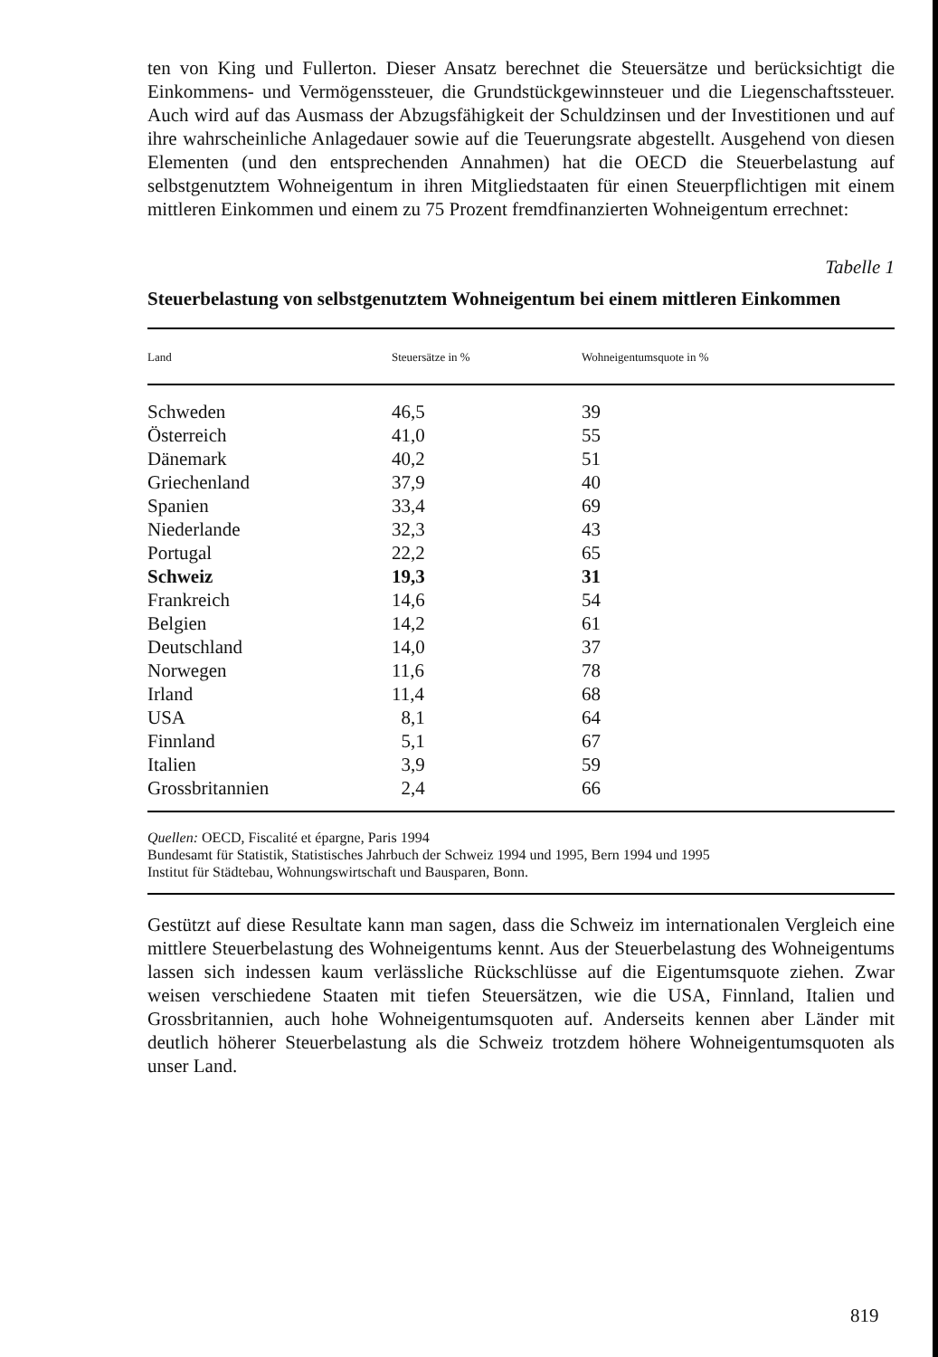ten von King und Fullerton. Dieser Ansatz berechnet die Steuersätze und berücksichtigt die Einkommens- und Vermögenssteuer, die Grundstückgewinnsteuer und die Liegenschaftssteuer. Auch wird auf das Ausmass der Abzugsfähigkeit der Schuldzinsen und der Investitionen und auf ihre wahrscheinliche Anlagedauer sowie auf die Teuerungsrate abgestellt. Ausgehend von diesen Elementen (und den entsprechenden Annahmen) hat die OECD die Steuerbelastung auf selbstgenutztem Wohneigentum in ihren Mitgliedstaaten für einen Steuerpflichtigen mit einem mittleren Einkommen und einem zu 75 Prozent fremdfinanzierten Wohneigentum errechnet:
Tabelle 1
Steuerbelastung von selbstgenutztem Wohneigentum bei einem mittleren Einkommen
| Land | Steuersätze in % | Wohneigentumsquote in % |
| --- | --- | --- |
| Schweden | 46,5 | 39 |
| Österreich | 41,0 | 55 |
| Dänemark | 40,2 | 51 |
| Griechenland | 37,9 | 40 |
| Spanien | 33,4 | 69 |
| Niederlande | 32,3 | 43 |
| Portugal | 22,2 | 65 |
| Schweiz | 19,3 | 31 |
| Frankreich | 14,6 | 54 |
| Belgien | 14,2 | 61 |
| Deutschland | 14,0 | 37 |
| Norwegen | 11,6 | 78 |
| Irland | 11,4 | 68 |
| USA | 8,1 | 64 |
| Finnland | 5,1 | 67 |
| Italien | 3,9 | 59 |
| Grossbritannien | 2,4 | 66 |
Quellen: OECD, Fiscalité et épargne, Paris 1994
Bundesamt für Statistik, Statistisches Jahrbuch der Schweiz 1994 und 1995, Bern 1994 und 1995
Institut für Städtebau, Wohnungswirtschaft und Bausparen, Bonn.
Gestützt auf diese Resultate kann man sagen, dass die Schweiz im internationalen Vergleich eine mittlere Steuerbelastung des Wohneigentums kennt. Aus der Steuerbelastung des Wohneigentums lassen sich indessen kaum verlässliche Rückschlüsse auf die Eigentumsquote ziehen. Zwar weisen verschiedene Staaten mit tiefen Steuersätzen, wie die USA, Finnland, Italien und Grossbritannien, auch hohe Wohneigentumsquoten auf. Anderseits kennen aber Länder mit deutlich höherer Steuerbelastung als die Schweiz trotzdem höhere Wohneigentumsquoten als unser Land.
819